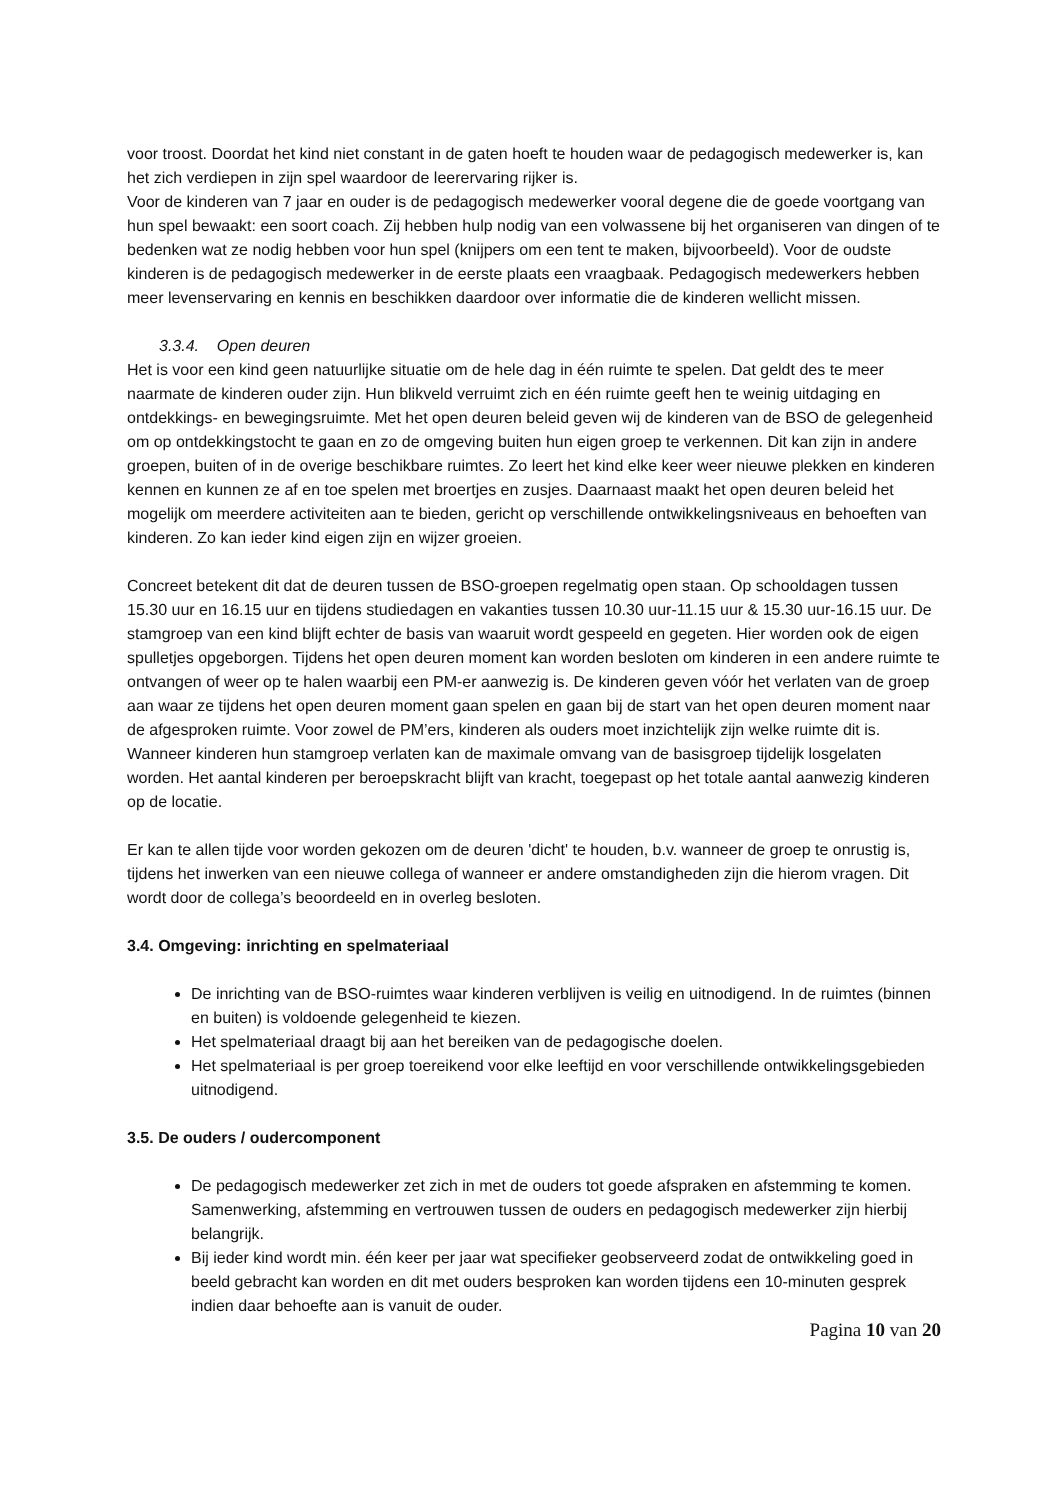voor troost. Doordat het kind niet constant in de gaten hoeft te houden waar de pedagogisch medewerker is, kan het zich verdiepen in zijn spel waardoor de leerervaring rijker is.
Voor de kinderen van 7 jaar en ouder is de pedagogisch medewerker vooral degene die de goede voortgang van hun spel bewaakt: een soort coach. Zij hebben hulp nodig van een volwassene bij het organiseren van dingen of te bedenken wat ze nodig hebben voor hun spel (knijpers om een tent te maken, bijvoorbeeld). Voor de oudste kinderen is de pedagogisch medewerker in de eerste plaats een vraagbaak. Pedagogisch medewerkers hebben meer levenservaring en kennis en beschikken daardoor over informatie die de kinderen wellicht missen.
3.3.4. Open deuren
Het is voor een kind geen natuurlijke situatie om de hele dag in één ruimte te spelen. Dat geldt des te meer naarmate de kinderen ouder zijn. Hun blikveld verruimt zich en één ruimte geeft hen te weinig uitdaging en ontdekkings- en bewegingsruimte. Met het open deuren beleid geven wij de kinderen van de BSO de gelegenheid om op ontdekkingstocht te gaan en zo de omgeving buiten hun eigen groep te verkennen. Dit kan zijn in andere groepen, buiten of in de overige beschikbare ruimtes. Zo leert het kind elke keer weer nieuwe plekken en kinderen kennen en kunnen ze af en toe spelen met broertjes en zusjes. Daarnaast maakt het open deuren beleid het mogelijk om meerdere activiteiten aan te bieden, gericht op verschillende ontwikkelingsniveaus en behoeften van kinderen. Zo kan ieder kind eigen zijn en wijzer groeien.
Concreet betekent dit dat de deuren tussen de BSO-groepen regelmatig open staan. Op schooldagen tussen 15.30 uur en 16.15 uur en tijdens studiedagen en vakanties tussen 10.30 uur-11.15 uur & 15.30 uur-16.15 uur. De stamgroep van een kind blijft echter de basis van waaruit wordt gespeeld en gegeten. Hier worden ook de eigen spulletjes opgeborgen. Tijdens het open deuren moment kan worden besloten om kinderen in een andere ruimte te ontvangen of weer op te halen waarbij een PM-er aanwezig is. De kinderen geven vóór het verlaten van de groep aan waar ze tijdens het open deuren moment gaan spelen en gaan bij de start van het open deuren moment naar de afgesproken ruimte. Voor zowel de PM’ers, kinderen als ouders moet inzichtelijk zijn welke ruimte dit is. Wanneer kinderen hun stamgroep verlaten kan de maximale omvang van de basisgroep tijdelijk losgelaten worden. Het aantal kinderen per beroepskracht blijft van kracht, toegepast op het totale aantal aanwezig kinderen op de locatie.
Er kan te allen tijde voor worden gekozen om de deuren 'dicht' te houden, b.v. wanneer de groep te onrustig is, tijdens het inwerken van een nieuwe collega of wanneer er andere omstandigheden zijn die hierom vragen. Dit wordt door de collega’s beoordeeld en in overleg besloten.
3.4. Omgeving: inrichting en spelmateriaal
De inrichting van de BSO-ruimtes waar kinderen verblijven is veilig en uitnodigend. In de ruimtes (binnen en buiten) is voldoende gelegenheid te kiezen.
Het spelmateriaal draagt bij aan het bereiken van de pedagogische doelen.
Het spelmateriaal is per groep toereikend voor elke leeftijd en voor verschillende ontwikkelingsgebieden uitnodigend.
3.5. De ouders / oudercomponent
De pedagogisch medewerker zet zich in met de ouders tot goede afspraken en afstemming te komen. Samenwerking, afstemming en vertrouwen tussen de ouders en pedagogisch medewerker zijn hierbij belangrijk.
Bij ieder kind wordt min. één keer per jaar wat specifieker geobserveerd zodat de ontwikkeling goed in beeld gebracht kan worden en dit met ouders besproken kan worden tijdens een 10-minuten gesprek indien daar behoefte aan is vanuit de ouder.
Pagina 10 van 20